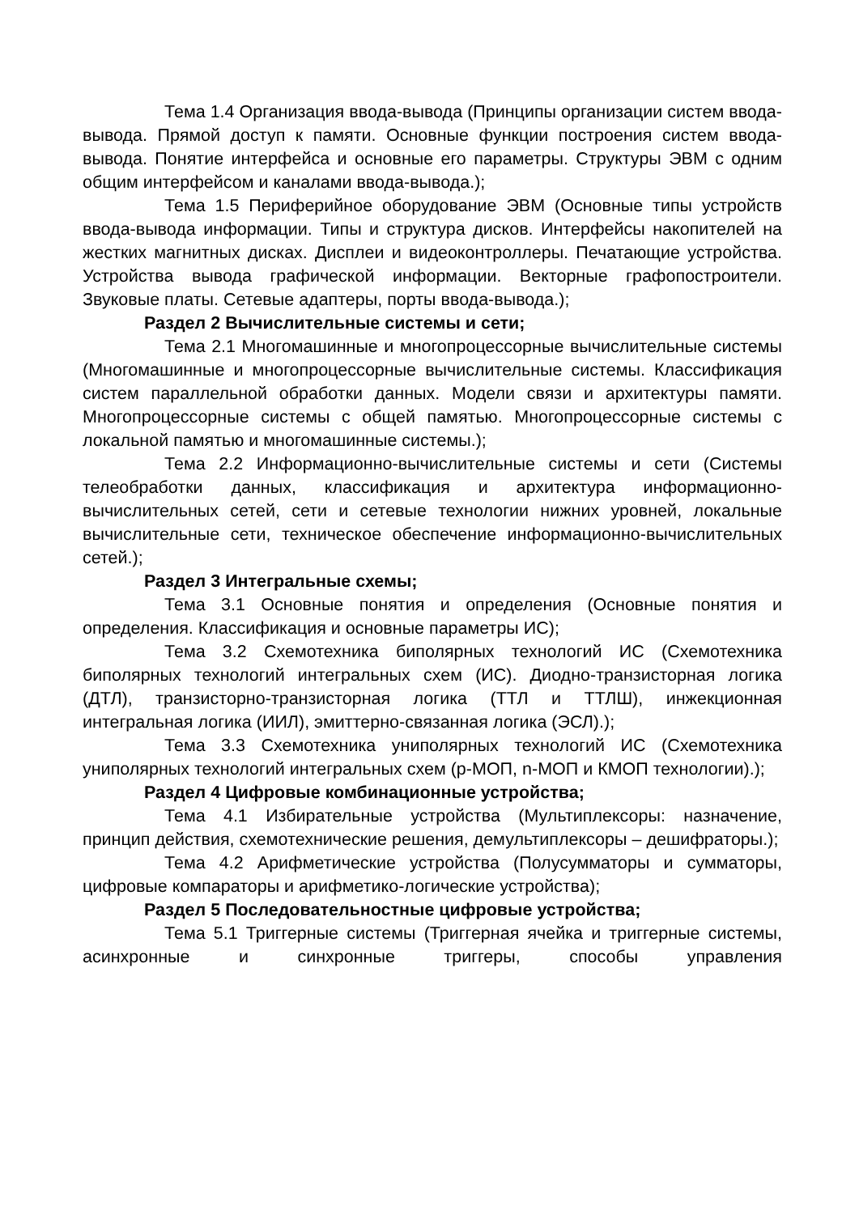Тема 1.4 Организация ввода-вывода (Принципы организации систем ввода-вывода. Прямой доступ к памяти. Основные функции построения систем ввода-вывода. Понятие интерфейса и основные его параметры. Структуры ЭВМ с одним общим интерфейсом и каналами ввода-вывода.);
Тема 1.5 Периферийное оборудование ЭВМ (Основные типы устройств ввода-вывода информации. Типы и структура дисков. Интерфейсы накопителей на жестких магнитных дисках. Дисплеи и видеоконтроллеры. Печатающие устройства. Устройства вывода графической информации. Векторные графопостроители. Звуковые платы. Сетевые адаптеры, порты ввода-вывода.);
Раздел 2 Вычислительные системы и сети;
Тема 2.1 Многомашинные и многопроцессорные вычислительные системы (Многомашинные и многопроцессорные вычислительные системы. Классификация систем параллельной обработки данных. Модели связи и архитектуры памяти. Многопроцессорные системы с общей памятью. Многопроцессорные системы с локальной памятью и многомашинные системы.);
Тема 2.2 Информационно-вычислительные системы и сети (Системы телеобработки данных, классификация и архитектура информационно-вычислительных сетей, сети и сетевые технологии нижних уровней, локальные вычислительные сети, техническое обеспечение информационно-вычислительных сетей.);
Раздел 3 Интегральные схемы;
Тема 3.1 Основные понятия и определения (Основные понятия и определения. Классификация и основные параметры ИС);
Тема 3.2 Схемотехника биполярных технологий ИС (Схемотехника биполярных технологий интегральных схем (ИС). Диодно-транзисторная логика (ДТЛ), транзисторно-транзисторная логика (ТТЛ и ТТЛШ), инжекционная интегральная логика (ИИЛ), эмиттерно-связанная логика (ЭСЛ).);
Тема 3.3 Схемотехника униполярных технологий ИС (Схемотехника униполярных технологий интегральных схем (p-МОП, n-МОП и КМОП технологии).);
Раздел 4 Цифровые комбинационные устройства;
Тема 4.1 Избирательные устройства (Мультиплексоры: назначение, принцип действия, схемотехнические решения, демультиплексоры – дешифраторы.);
Тема 4.2 Арифметические устройства (Полусумматоры и сумматоры, цифровые компараторы и арифметико-логические устройства);
Раздел 5 Последовательностные цифровые устройства;
Тема 5.1 Триггерные системы (Триггерная ячейка и триггерные системы, асинхронные и синхронные триггеры, способы управления